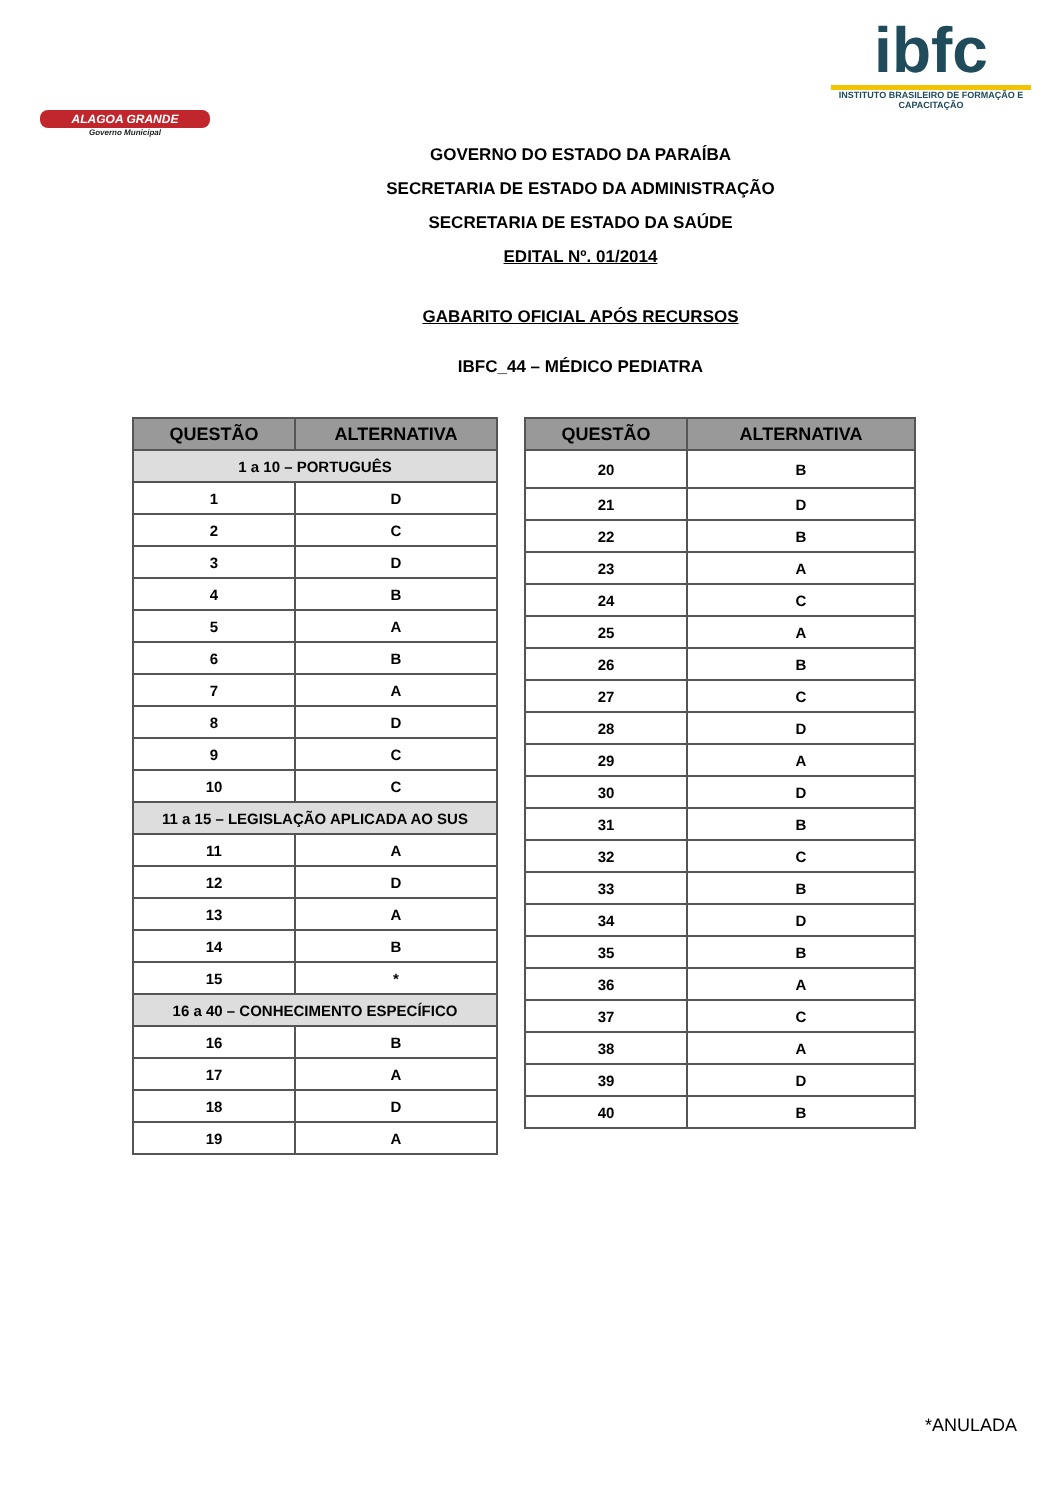ALAGOA GRANDE
Governo Municipal
ibfc
INSTITUTO BRASILEIRO DE FORMAÇÃO E CAPACITAÇÃO
GOVERNO DO ESTADO DA PARAÍBA
SECRETARIA DE ESTADO DA ADMINISTRAÇÃO
SECRETARIA DE ESTADO DA SAÚDE
EDITAL Nº. 01/2014
GABARITO OFICIAL APÓS RECURSOS
IBFC_44 – MÉDICO PEDIATRA
| QUESTÃO | ALTERNATIVA |
| --- | --- |
| 1 a 10 – PORTUGUÊS | |
| 1 | D |
| 2 | C |
| 3 | D |
| 4 | B |
| 5 | A |
| 6 | B |
| 7 | A |
| 8 | D |
| 9 | C |
| 10 | C |
| 11 a 15 – LEGISLAÇÃO APLICADA AO SUS | |
| 11 | A |
| 12 | D |
| 13 | A |
| 14 | B |
| 15 | * |
| 16 a 40 – CONHECIMENTO ESPECÍFICO | |
| 16 | B |
| 17 | A |
| 18 | D |
| 19 | A |
| QUESTÃO | ALTERNATIVA |
| --- | --- |
| 20 | B |
| 21 | D |
| 22 | B |
| 23 | A |
| 24 | C |
| 25 | A |
| 26 | B |
| 27 | C |
| 28 | D |
| 29 | A |
| 30 | D |
| 31 | B |
| 32 | C |
| 33 | B |
| 34 | D |
| 35 | B |
| 36 | A |
| 37 | C |
| 38 | A |
| 39 | D |
| 40 | B |
*ANULADA